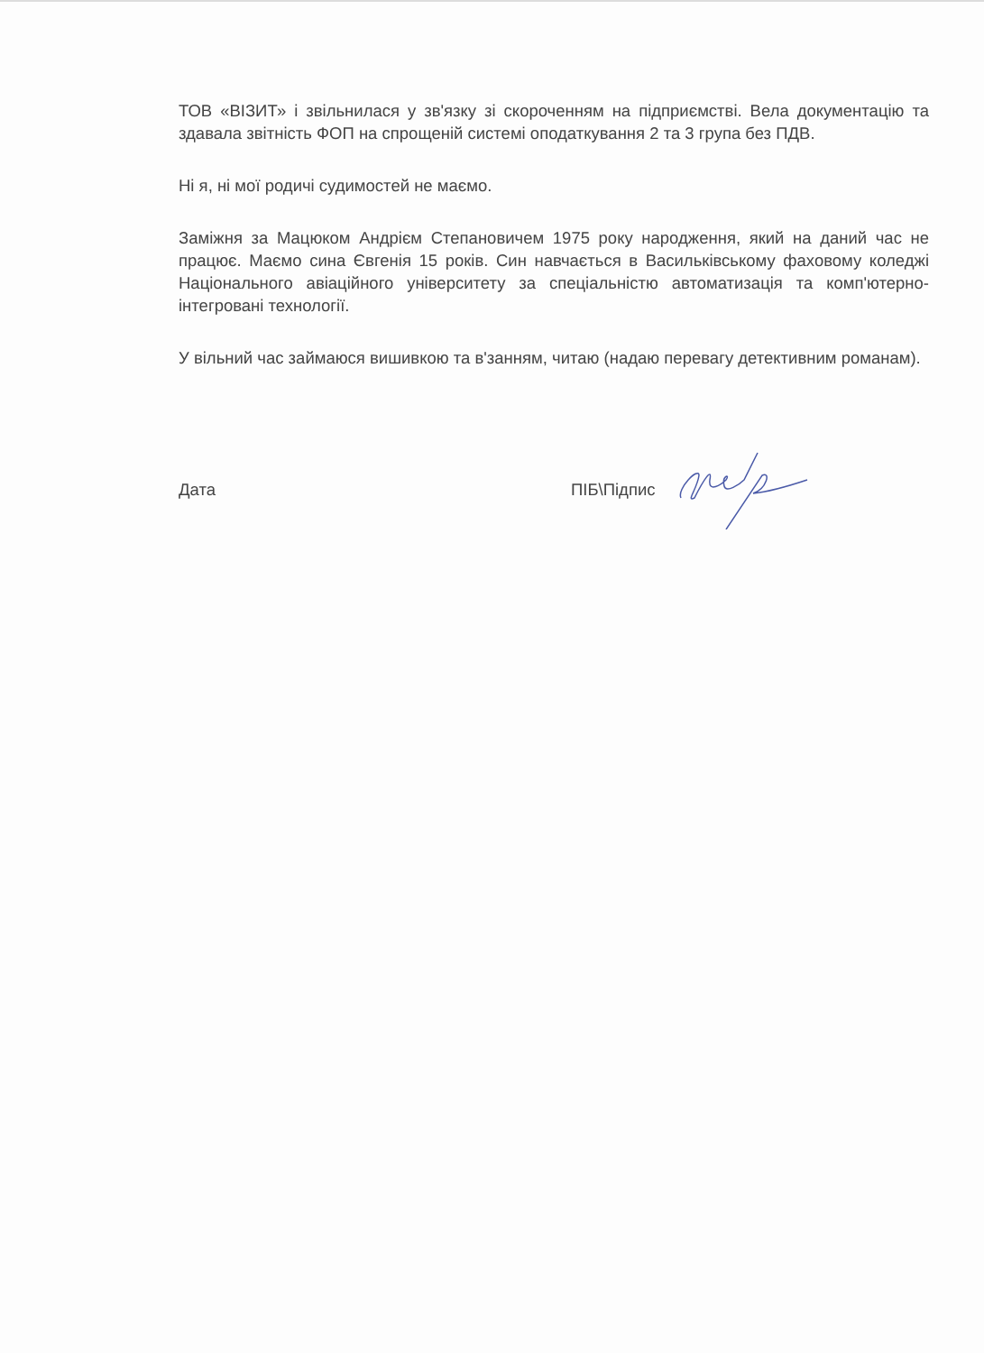ТОВ «ВІЗИТ» і звільнилася у зв'язку зі скороченням на підприємстві. Вела документацію та здавала звітність ФОП на спрощеній системі оподаткування 2 та 3 група без ПДВ.
Ні я, ні мої родичі судимостей не маємо.
Заміжня за Мацюком Андрієм Степановичем 1975 року народження, який на даний час не працює. Маємо сина Євгенія 15 років. Син навчається в Васильківському фаховому коледжі Національного авіаційного університету за спеціальністю автоматизація та комп'ютерно-інтегровані технології.
У вільний час займаюся вишивкою та в'занням, читаю (надаю перевагу детективним романам).
Дата ПІБ\Підпис